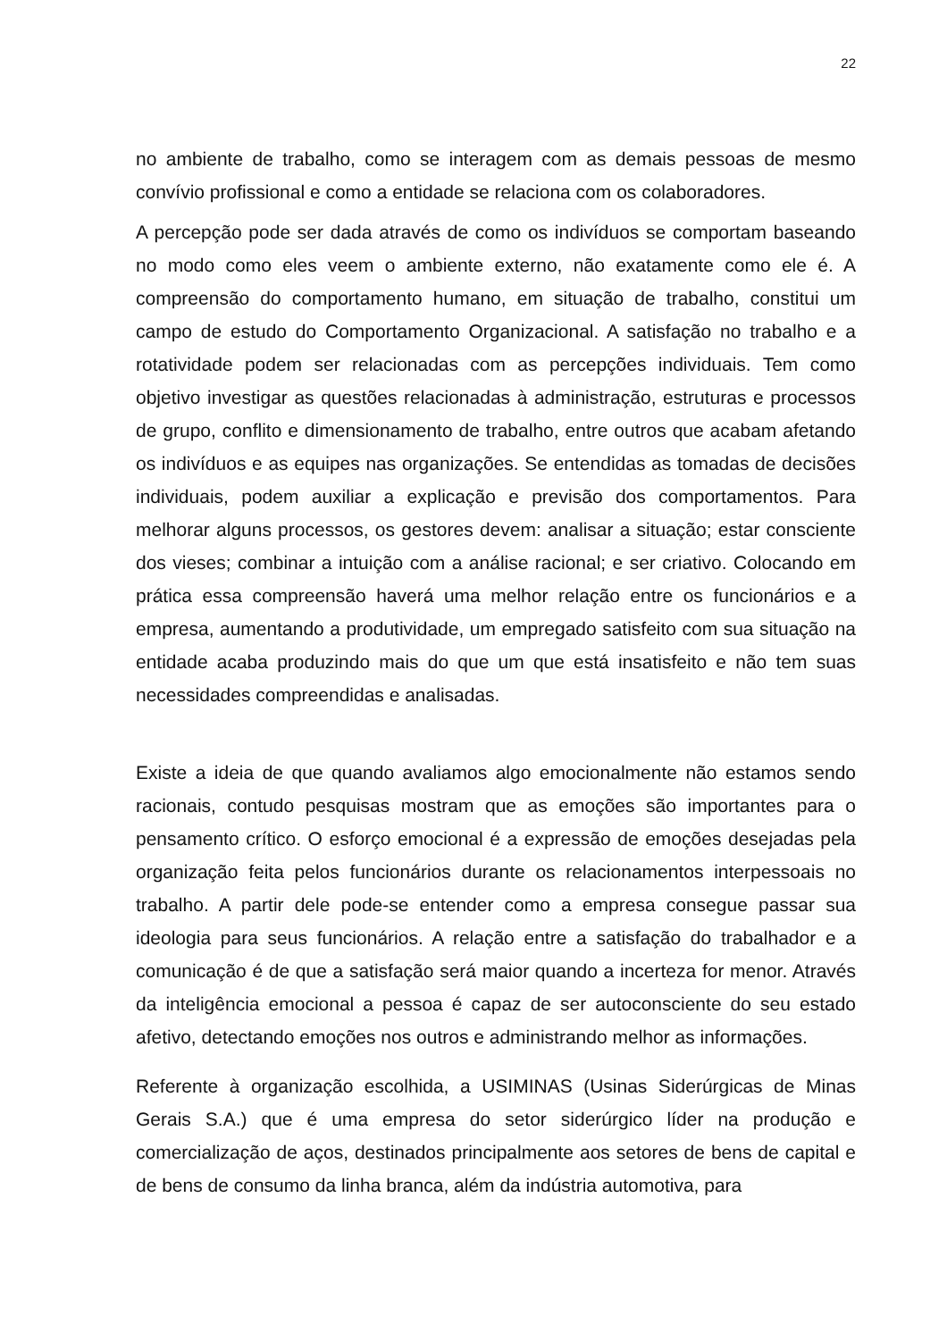22
no ambiente de trabalho, como se interagem com as demais pessoas de mesmo convívio profissional e como a entidade se relaciona com os colaboradores.
A percepção pode ser dada através de como os indivíduos se comportam baseando no modo como eles veem o ambiente externo, não exatamente como ele é. A compreensão do comportamento humano, em situação de trabalho, constitui um campo de estudo do Comportamento Organizacional. A satisfação no trabalho e a rotatividade podem ser relacionadas com as percepções individuais. Tem como objetivo investigar as questões relacionadas à administração, estruturas e processos de grupo, conflito e dimensionamento de trabalho, entre outros que acabam afetando os indivíduos e as equipes nas organizações. Se entendidas as tomadas de decisões individuais, podem auxiliar a explicação e previsão dos comportamentos. Para melhorar alguns processos, os gestores devem: analisar a situação; estar consciente dos vieses; combinar a intuição com a análise racional; e ser criativo. Colocando em prática essa compreensão haverá uma melhor relação entre os funcionários e a empresa, aumentando a produtividade, um empregado satisfeito com sua situação na entidade acaba produzindo mais do que um que está insatisfeito e não tem suas necessidades compreendidas e analisadas.
Existe a ideia de que quando avaliamos algo emocionalmente não estamos sendo racionais, contudo pesquisas mostram que as emoções são importantes para o pensamento crítico. O esforço emocional é a expressão de emoções desejadas pela organização feita pelos funcionários durante os relacionamentos interpessoais no trabalho. A partir dele pode-se entender como a empresa consegue passar sua ideologia para seus funcionários. A relação entre a satisfação do trabalhador e a comunicação é de que a satisfação será maior quando a incerteza for menor. Através da inteligência emocional a pessoa é capaz de ser autoconsciente do seu estado afetivo, detectando emoções nos outros e administrando melhor as informações.
Referente à organização escolhida, a USIMINAS (Usinas Siderúrgicas de Minas Gerais S.A.) que é uma empresa do setor siderúrgico líder na produção e comercialização de aços, destinados principalmente aos setores de bens de capital e de bens de consumo da linha branca, além da indústria automotiva, para